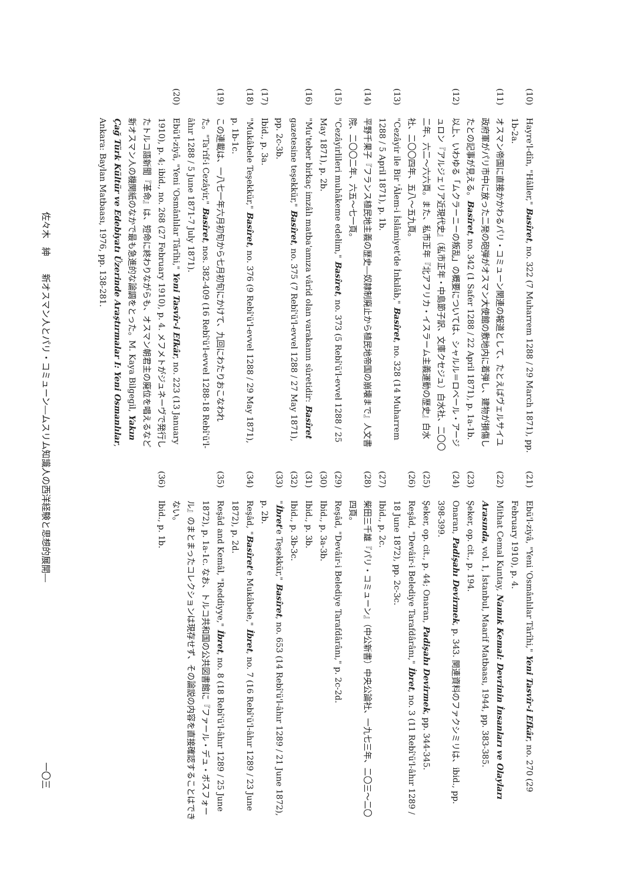(10) Hayre'l-dîn, "Hâller," Basîret, no. 322 (7 Muharrem 1288 / 29 March 1871), pp. 1b-2a.
(11) オスマン帝国に直接かかわるパリ・コミューン関連の報道として、たとえばヴェルサイユ政府軍がパリ市中に放った二発の砲弾がオスマン大使館の敷地内に着弾し、建物が損傷したとの記事が見える。Basîret, no. 342 (1 Safer 1288 / 22 April 1871), p. 1a-1b.
(12) 以上、いわゆる「ムクラーニーの叛乱」の概要については、シャルル＝ロベール・アージュロン『アルジェリア近現代史』（私市正年・中島節子訳、文庫クセジュ）白水社、二〇〇二年、六二～六六頁。また、私市正年『北アフリカ・イスラーム主義運動の歴史』白水社、二〇〇四年、五八～五九頁。
(13) "Cezâyir ile Bir 'Âlem-i İslâmiyet'de İnkılâb," Basîret, no. 328 (14 Muharrem 1288 / 5 April 1871), p. 1b.
(14) 平野千果子『フランス植民地主義の歴史―奴隷制廃止から植民地帝国の崩壊まで』人文書院、二〇〇二年、六五～七一頁。
(15) "Cezâyirlileri muhâkeme edelim," Basîret, no. 373 (5 Rebî'ü'l-evvel 1288 / 25 May 1871), p. 2b.
(16) "Mu'teber birkaç imzâlı matba'amıza vârid olan varakanın sûretidir: Basîret gazetesine teşekkür," Basîret, no. 375 (7 Rebî'ü'l-evvel 1288 / 27 May 1871), pp. 2c-3b.
(17) Ibid., p. 3a.
(18) "Mukâbele Teşekkür," Basîret, no. 376 (9 Rebî'ü'l-evvel 1288 / 29 May 1871), p. 1b-1c.
(19) この連載は、一八七一年六月初旬から七月初旬にかけて、九回にわたりおこなわれた。"Ta'rîf-i Cezâyir," Basîret, nos. 382-409 (16 Rebî'ü'l-evvel 1288-18 Rebî'ü'l-âhır 1288 / 5 June 1871-7 July 1871).
(20) Ebü'l-ziyâ, "Yeni 'Osmânlılar Târîhi," Yeni Tasvîr-i Efkâr, no. 223 (13 January 1910), p. 4; ibid., no. 268 (27 February 1910), p. 4. メフメトがジュネーヴで発行したトルコ語新聞『革命』は、短命に終わりながらも、オスマン朝君主の廃位を唱えるなど新オスマン人の機関紙のなかで最も急進的な論調をとった。M. Kaya Bilgegil, Yakın Çağ Türk Kültür ve Edebiyatı Üzerinde Araştırmalar I: Yeni Osmanlılar, Ankara: Baylan Matbaası, 1976, pp. 138-281.
(21) Ebü'l-ziyâ, "Yeni 'Osmânlılar Târîhi," Yeni Tasvîr-i Efkâr, no. 270 (29 February 1910), p. 4.
(22) Mithat Cemal Kuntay, Namık Kemal: Devrinin İnsanları ve Olayları Arasında, vol. 1, İstanbul, Maarif Matbaası, 1944, pp. 383-385.
(23) Şeker, op. cit., p. 194.
(24) Onaran, Padişahı Devirmek, p. 343. 関連資料のファクシミリは、ibid., pp. 398-399.
(25) Şeker, op. cit., p. 44; Onaran, Padişahı Devirmek, pp. 344-345.
(26) Reşâd, "Devâir-i Belediye Tarafdârânı," İbret, no. 3 (11 Rebî'ü'l-âhır 1289 / 18 June 1872), pp. 2c-3c.
(27) Ibid., p. 2c.
(28) 柴田三千雄『パリ・コミューン』（中公新書）中央公論社、一九七三年、二〇三～二〇四頁。
(29) Reşâd, "Devâir-i Belediye Tarafdârânı," p. 2c-2d.
(30) Ibid., p. 3a-3b.
(31) Ibid., p. 3b.
(32) Ibid., p. 3b-3c.
(33) "İbret'e Teşekkür," Basîret, no. 653 (14 Rebî'ü'l-âhır 1289 / 21 June 1872), p. 2b.
(34) Reşâd, "Basîret'e Mukâbele," İbret, no. 7 (16 Rebî'ü'l-âhır 1289 / 23 June 1872), p. 2d.
(35) Reşâd and Kemâl, "Reddiyye," İbret, no. 8 (18 Rebî'ü'l-âhır 1289 / 25 June 1872), p. 1a-1c. なお、トルコ共和国の公共図書館に『ファール・デュ・ボスフォール』のまとまったコレクションは現存せず、その論説の内容を直接確認することはできない。
(36) Ibid., p. 1b.
佐々木　紳　　新オスマン人とパリ・コミューン―ムスリム知識人の西洋経験と思想的展開― 一〇三